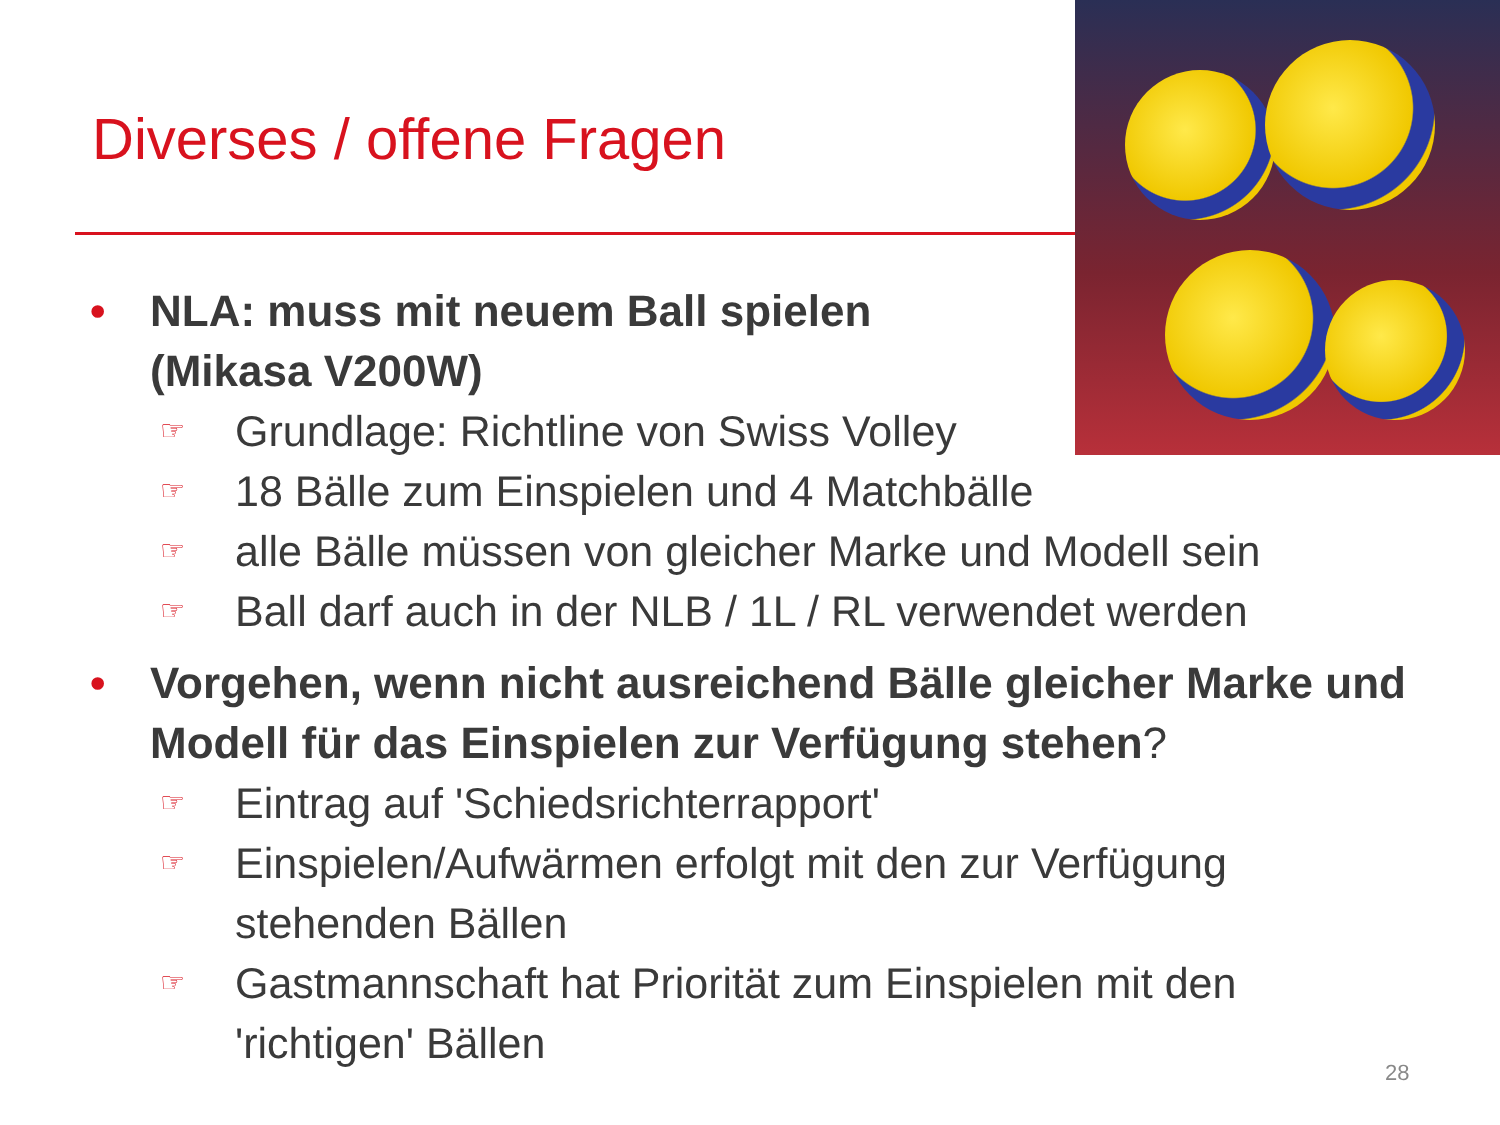Diverses / offene Fragen
• NLA: muss mit neuem Ball spielen
(Mikasa V200W)
☞ Grundlage: Richtline von Swiss Volley
☞ 18 Bälle zum Einspielen und 4 Matchbälle
☞ alle Bälle müssen von gleicher Marke und Modell sein
☞ Ball darf auch in der NLB / 1L / RL verwendet werden
• Vorgehen, wenn nicht ausreichend Bälle gleicher Marke und Modell für das Einspielen zur Verfügung stehen?
☞ Eintrag auf 'Schiedsrichterrapport'
☞ Einspielen/Aufwärmen erfolgt mit den zur Verfügung stehenden Bällen
☞ Gastmannschaft hat Priorität zum Einspielen mit den 'richtigen' Bällen
28